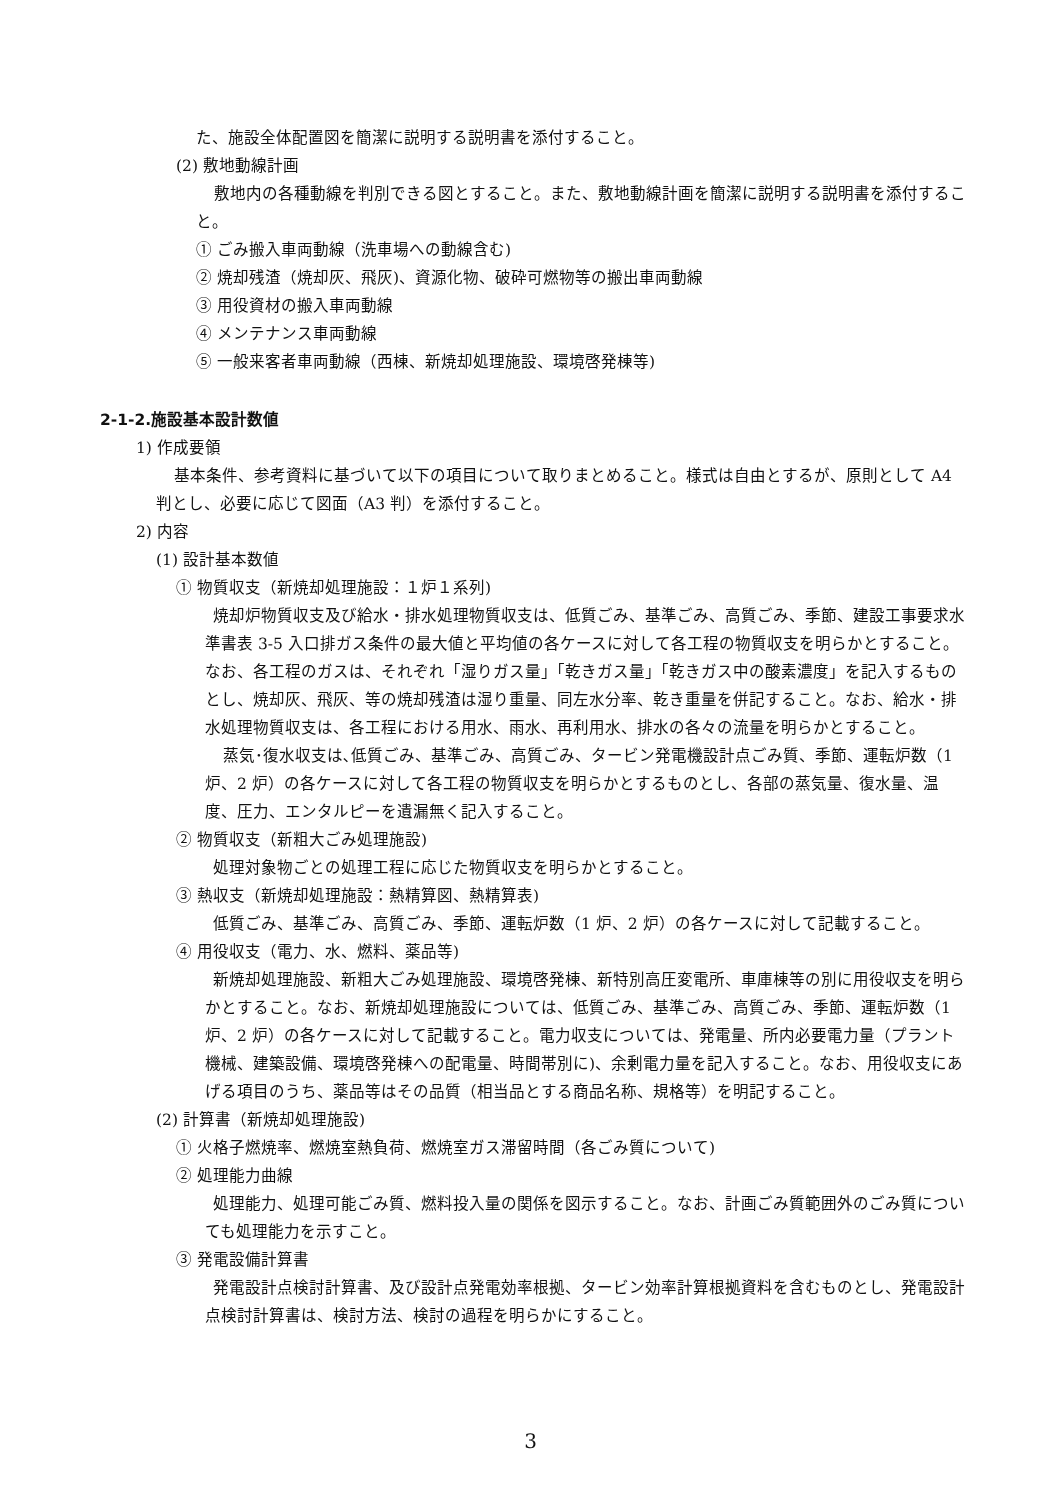た、施設全体配置図を簡潔に説明する説明書を添付すること。
(2) 敷地動線計画
敷地内の各種動線を判別できる図とすること。また、敷地動線計画を簡潔に説明する説明書を添付すること。
① ごみ搬入車両動線（洗車場への動線含む)
② 焼却残渣（焼却灰、飛灰)、資源化物、破砕可燃物等の搬出車両動線
③ 用役資材の搬入車両動線
④ メンテナンス車両動線
⑤ 一般来客者車両動線（西棟、新焼却処理施設、環境啓発棟等)
2-1-2.施設基本設計数値
1) 作成要領
基本条件、参考資料に基づいて以下の項目について取りまとめること。様式は自由とするが、原則として A4 判とし、必要に応じて図面（A3 判）を添付すること。
2) 内容
(1) 設計基本数値
① 物質収支（新焼却処理施設：１炉１系列)
焼却炉物質収支及び給水・排水処理物質収支は、低質ごみ、基準ごみ、高質ごみ、季節、建設工事要求水準書表 3-5 入口排ガス条件の最大値と平均値の各ケースに対して各工程の物質収支を明らかとすること。なお、各工程のガスは、それぞれ「湿りガス量」「乾きガス量」「乾きガス中の酸素濃度」を記入するものとし、焼却灰、飛灰、等の焼却残渣は湿り重量、同左水分率、乾き重量を併記すること。なお、給水・排水処理物質収支は、各工程における用水、雨水、再利用水、排水の各々の流量を明らかとすること。
蒸気･復水収支は､低質ごみ、基準ごみ、高質ごみ、タービン発電機設計点ごみ質、季節、運転炉数（1 炉、2 炉）の各ケースに対して各工程の物質収支を明らかとするものとし、各部の蒸気量、復水量、温度、圧力、エンタルピーを遺漏無く記入すること。
② 物質収支（新粗大ごみ処理施設)
処理対象物ごとの処理工程に応じた物質収支を明らかとすること。
③ 熱収支（新焼却処理施設：熱精算図、熱精算表)
低質ごみ、基準ごみ、高質ごみ、季節、運転炉数（1 炉、2 炉）の各ケースに対して記載すること。
④ 用役収支（電力、水、燃料、薬品等)
新焼却処理施設、新粗大ごみ処理施設、環境啓発棟、新特別高圧変電所、車庫棟等の別に用役収支を明らかとすること。なお、新焼却処理施設については、低質ごみ、基準ごみ、高質ごみ、季節、運転炉数（1 炉、2 炉）の各ケースに対して記載すること。電力収支については、発電量、所内必要電力量（プラント機械、建築設備、環境啓発棟への配電量、時間帯別に)、余剰電力量を記入すること。なお、用役収支にあげる項目のうち、薬品等はその品質（相当品とする商品名称、規格等）を明記すること。
(2) 計算書（新焼却処理施設)
① 火格子燃焼率、燃焼室熱負荷、燃焼室ガス滞留時間（各ごみ質について)
② 処理能力曲線
処理能力、処理可能ごみ質、燃料投入量の関係を図示すること。なお、計画ごみ質範囲外のごみ質についても処理能力を示すこと。
③ 発電設備計算書
発電設計点検討計算書、及び設計点発電効率根拠、タービン効率計算根拠資料を含むものとし、発電設計点検討計算書は、検討方法、検討の過程を明らかにすること。
3